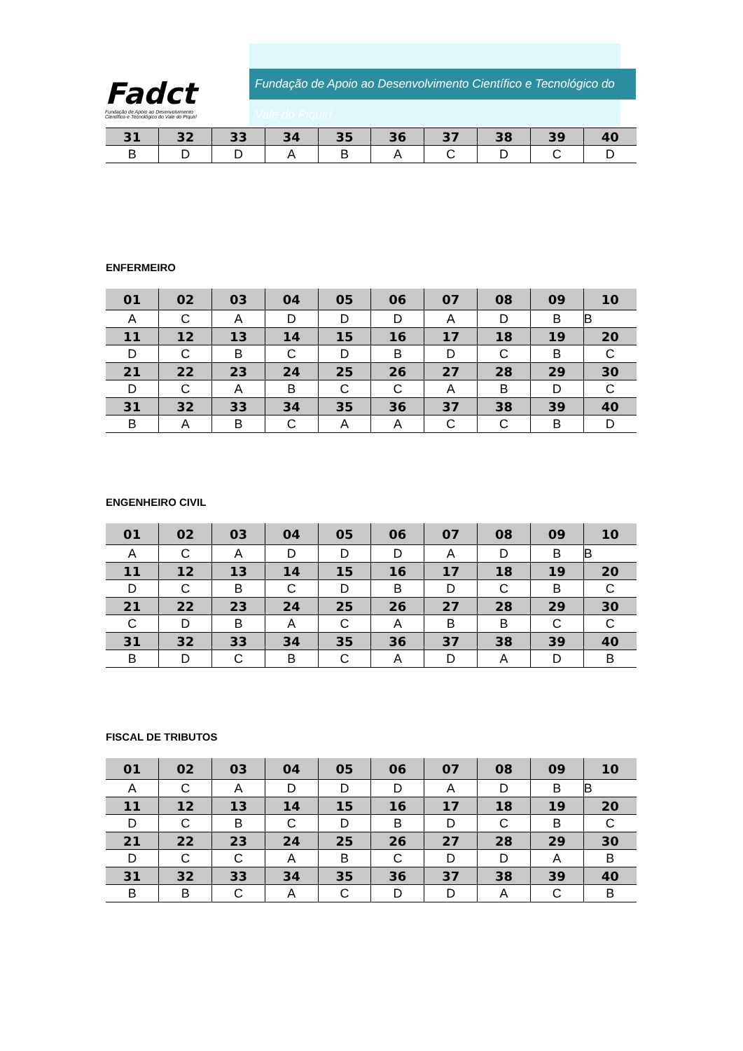Fadct
Fundação de Apoio ao Desenvolvimento
Científico e Tecnológico do Vale do Piquirí
Fundação de Apoio ao Desenvolvimento Científico e Tecnológico do Vale do Piquirí
| 31 | 32 | 33 | 34 | 35 | 36 | 37 | 38 | 39 | 40 |
| B | D | D | A | B | A | C | D | C | D |
ENFERMEIRO
| 01 | 02 | 03 | 04 | 05 | 06 | 07 | 08 | 09 | 10 |
| A | C | A | D | D | D | A | D | B | B |
| 11 | 12 | 13 | 14 | 15 | 16 | 17 | 18 | 19 | 20 |
| D | C | B | C | D | B | D | C | B | C |
| 21 | 22 | 23 | 24 | 25 | 26 | 27 | 28 | 29 | 30 |
| D | C | A | B | C | C | A | B | D | C |
| 31 | 32 | 33 | 34 | 35 | 36 | 37 | 38 | 39 | 40 |
| B | A | B | C | A | A | C | C | B | D |
ENGENHEIRO CIVIL
| 01 | 02 | 03 | 04 | 05 | 06 | 07 | 08 | 09 | 10 |
| A | C | A | D | D | D | A | D | B | B |
| 11 | 12 | 13 | 14 | 15 | 16 | 17 | 18 | 19 | 20 |
| D | C | B | C | D | B | D | C | B | C |
| 21 | 22 | 23 | 24 | 25 | 26 | 27 | 28 | 29 | 30 |
| C | D | B | A | C | A | B | B | C | C |
| 31 | 32 | 33 | 34 | 35 | 36 | 37 | 38 | 39 | 40 |
| B | D | C | B | C | A | D | A | D | B |
FISCAL DE TRIBUTOS
| 01 | 02 | 03 | 04 | 05 | 06 | 07 | 08 | 09 | 10 |
| A | C | A | D | D | D | A | D | B | B |
| 11 | 12 | 13 | 14 | 15 | 16 | 17 | 18 | 19 | 20 |
| D | C | B | C | D | B | D | C | B | C |
| 21 | 22 | 23 | 24 | 25 | 26 | 27 | 28 | 29 | 30 |
| D | C | C | A | B | C | D | D | A | B |
| 31 | 32 | 33 | 34 | 35 | 36 | 37 | 38 | 39 | 40 |
| B | B | C | A | C | D | D | A | C | B |